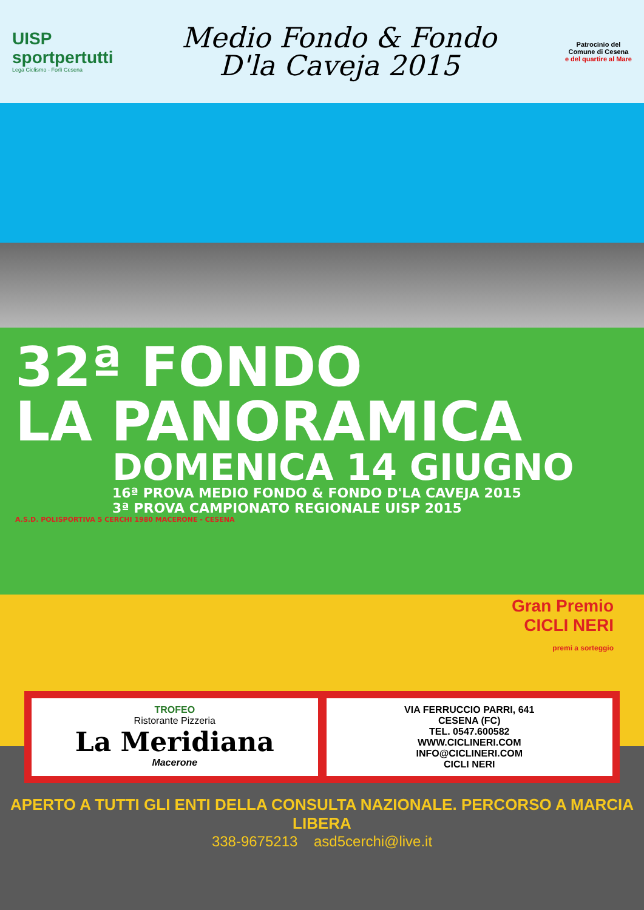UISP
sportpertutti
Lega Ciclismo - Forlì Cesena
Medio Fondo & Fondo
D'la Caveja 2015
Patrocinio del
Comune di Cesena
e del quartire al Mare
32ª FONDO
LA PANORAMICA
DOMENICA 14 GIUGNO
16ª PROVA MEDIO FONDO & FONDO D'LA CAVEJA 2015
3ª PROVA CAMPIONATO REGIONALE UISP 2015
A.S.D. POLISPORTIVA 5 CERCHI 1980 MACERONE - CESENA
Gran Premio
CICLI NERI
premi a sorteggio
TROFEO
Ristorante Pizzeria
La Meridiana
Macerone
VIA FERRUCCIO PARRI, 641
CESENA (FC)
TEL. 0547.600582
WWW.CICLINERI.COM
INFO@CICLINERI.COM
CICLI NERI
APERTO A TUTTI GLI ENTI DELLA CONSULTA NAZIONALE. PERCORSO A MARCIA LIBERA
338-9675213 asd5cerchi@live.it